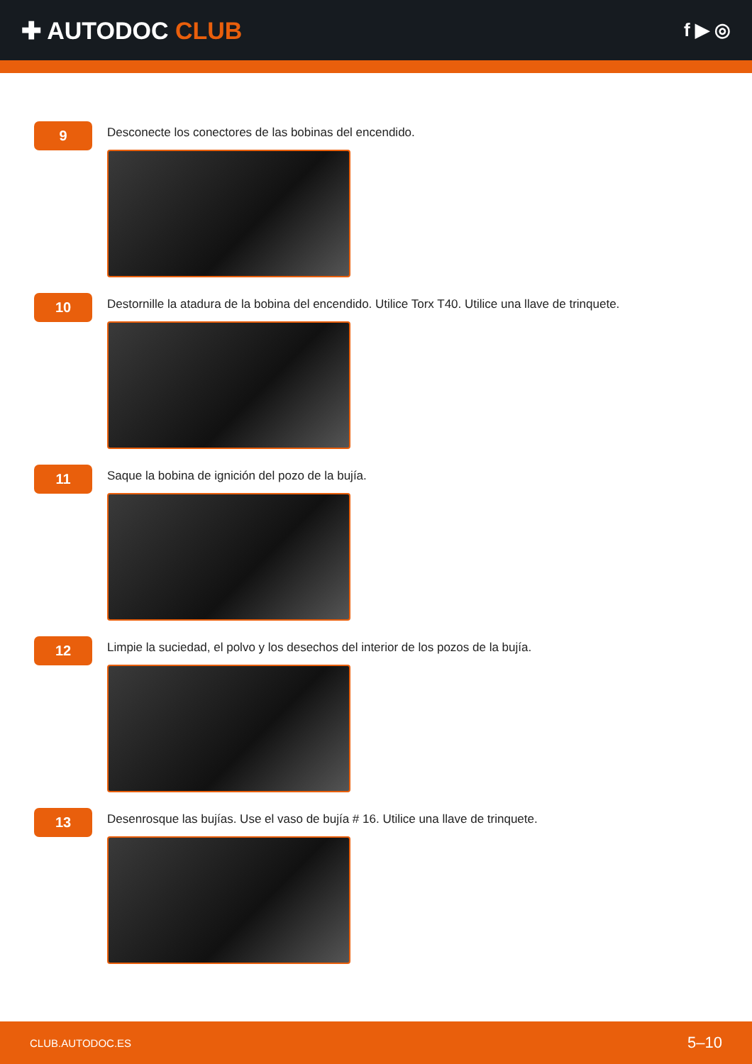✚ AUTODOC CLUB
f ▶ ◎
9
Desconecte los conectores de las bobinas del encendido.
10
Destornille la atadura de la bobina del encendido. Utilice Torx T40. Utilice una llave de trinquete.
11
Saque la bobina de ignición del pozo de la bujía.
12
Limpie la suciedad, el polvo y los desechos del interior de los pozos de la bujía.
13
Desenrosque las bujías. Use el vaso de bujía # 16. Utilice una llave de trinquete.
CLUB.AUTODOC.ES 5–10